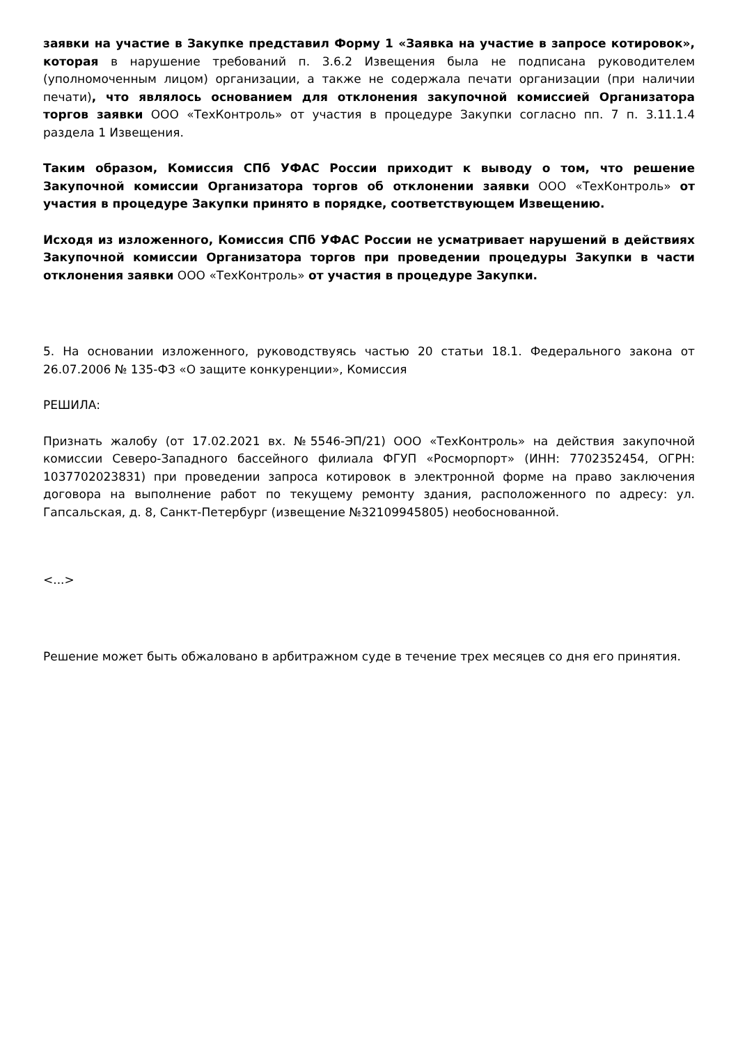заявки на участие в Закупке представил Форму 1 «Заявка на участие в запросе котировок», которая в нарушение требований п. 3.6.2 Извещения была не подписана руководителем (уполномоченным лицом) организации, а также не содержала печати организации (при наличии печати), что являлось основанием для отклонения закупочной комиссией Организатора торгов заявки ООО «ТехКонтроль» от участия в процедуре Закупки согласно пп. 7 п. 3.11.1.4 раздела 1 Извещения.
Таким образом, Комиссия СПб УФАС России приходит к выводу о том, что решение Закупочной комиссии Организатора торгов об отклонении заявки ООО «ТехКонтроль» от участия в процедуре Закупки принято в порядке, соответствующем Извещению.
Исходя из изложенного, Комиссия СПб УФАС России не усматривает нарушений в действиях Закупочной комиссии Организатора торгов при проведении процедуры Закупки в части отклонения заявки ООО «ТехКонтроль» от участия в процедуре Закупки.
5. На основании изложенного, руководствуясь частью 20 статьи 18.1. Федерального закона от 26.07.2006 № 135-ФЗ «О защите конкуренции», Комиссия
РЕШИЛА:
Признать жалобу (от 17.02.2021 вх. №5546-ЭП/21) ООО «ТехКонтроль» на действия закупочной комиссии Северо-Западного бассейного филиала ФГУП «Росморпорт» (ИНН: 7702352454, ОГРН: 1037702023831) при проведении запроса котировок в электронной форме на право заключения договора на выполнение работ по текущему ремонту здания, расположенного по адресу: ул. Гапсальская, д. 8, Санкт-Петербург (извещение №32109945805) необоснованной.
<...>
Решение может быть обжаловано в арбитражном суде в течение трех месяцев со дня его принятия.